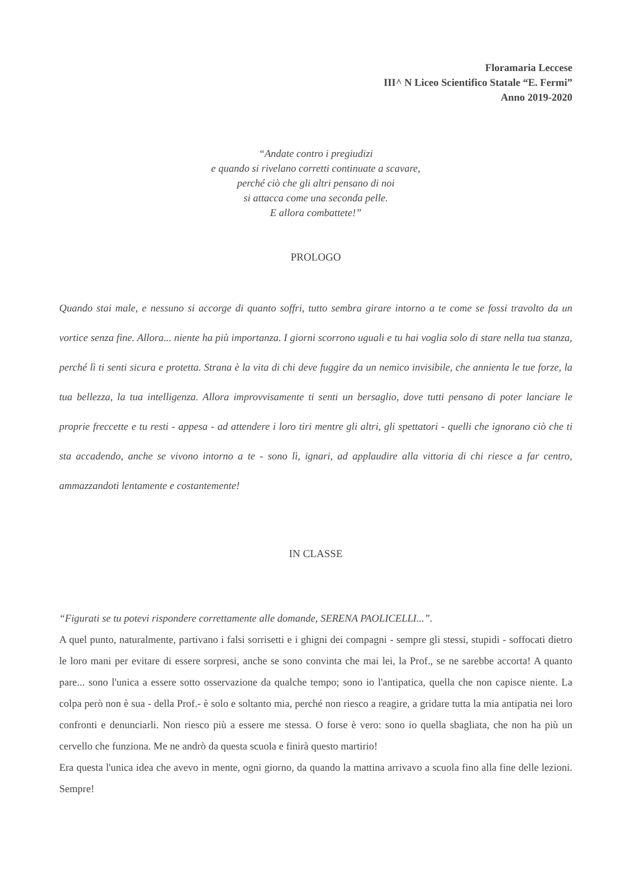Floramaria Leccese
III^ N Liceo Scientifico Statale “E. Fermi”
Anno 2019-2020
“Andate contro i pregiudizi
e quando si rivelano corretti continuate a scavare,
perché ciò che gli altri pensano di noi
si attacca come una seconda pelle.
E allora combattete!”
PROLOGO
Quando stai male, e nessuno si accorge di quanto soffri, tutto sembra girare intorno a te come se fossi travolto da un vortice senza fine. Allora... niente ha più importanza. I giorni scorrono uguali e tu hai voglia solo di stare nella tua stanza, perché lì ti senti sicura e protetta. Strana è la vita di chi deve fuggire da un nemico invisibile, che annienta le tue forze, la tua bellezza, la tua intelligenza. Allora improvvisamente ti senti un bersaglio, dove tutti pensano di poter lanciare le proprie freccette e tu resti - appesa - ad attendere i loro tiri mentre gli altri, gli spettatori - quelli che ignorano ciò che ti sta accadendo, anche se vivono intorno a te - sono lì, ignari, ad applaudire alla vittoria di chi riesce a far centro, ammazzandoti lentamente e costantemente!
IN CLASSE
“Figurati se tu potevi rispondere correttamente alle domande, SERENA PAOLICELLI...”.
A quel punto, naturalmente, partivano i falsi sorrisetti e i ghigni dei compagni - sempre gli stessi, stupidi - soffocati dietro le loro mani per evitare di essere sorpresi, anche se sono convinta che mai lei, la Prof., se ne sarebbe accorta! A quanto pare... sono l'unica a essere sotto osservazione da qualche tempo; sono io l'antipatica, quella che non capisce niente. La colpa però non è sua - della Prof.- è solo e soltanto mia, perché non riesco a reagire, a gridare tutta la mia antipatia nei loro confronti e denunciarli. Non riesco più a essere me stessa. O forse è vero: sono io quella sbagliata, che non ha più un cervello che funziona. Me ne andrò da questa scuola e finirà questo martirio!
Era questa l'unica idea che avevo in mente, ogni giorno, da quando la mattina arrivavo a scuola fino alla fine delle lezioni. Sempre!